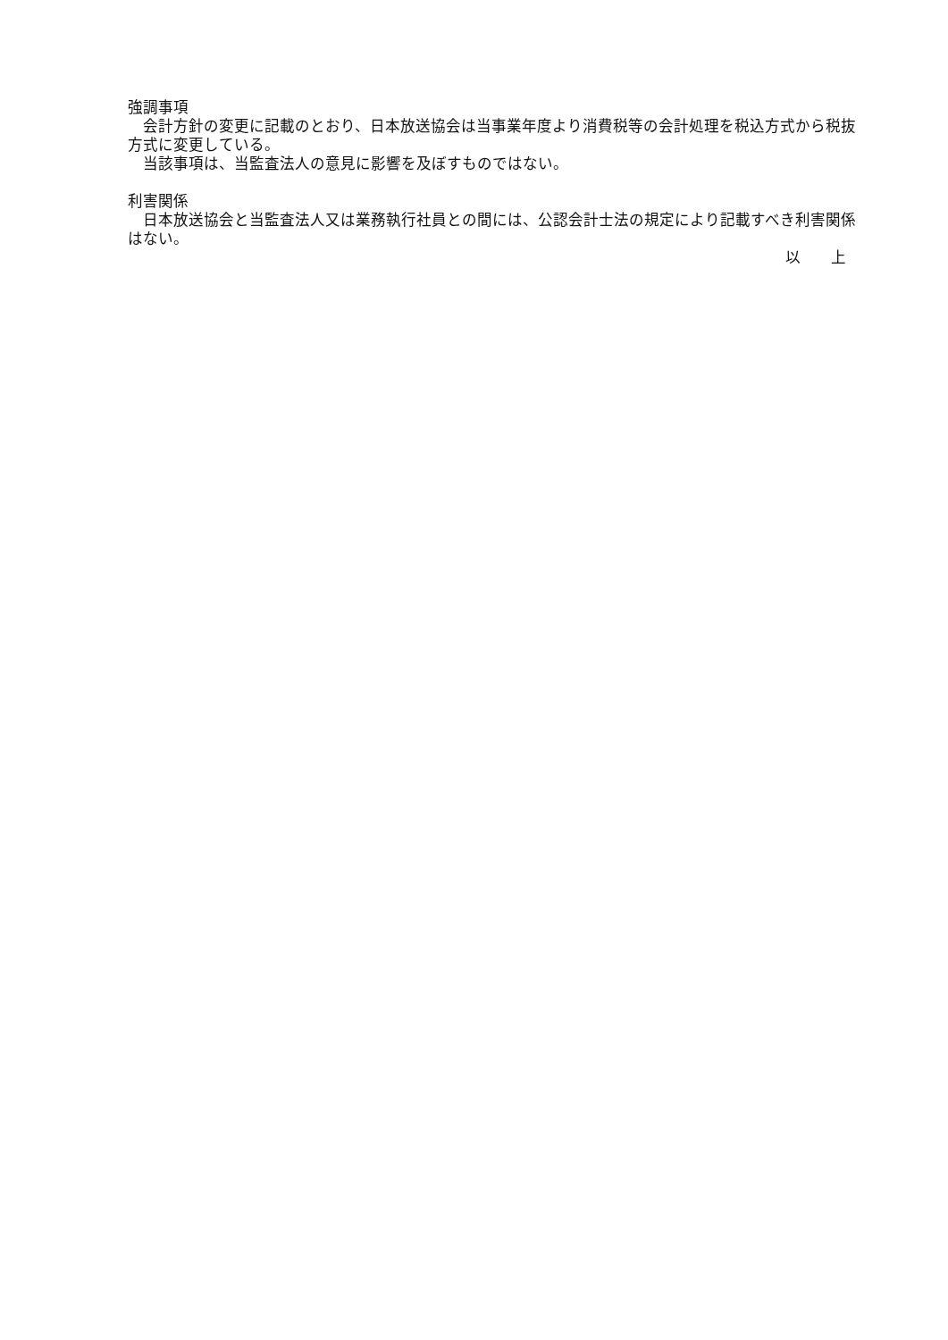強調事項
　会計方針の変更に記載のとおり、日本放送協会は当事業年度より消費税等の会計処理を税込方式から税抜方式に変更している。
　当該事項は、当監査法人の意見に影響を及ぼすものではない。
利害関係
　日本放送協会と当監査法人又は業務執行社員との間には、公認会計士法の規定により記載すべき利害関係はない。
以　　上